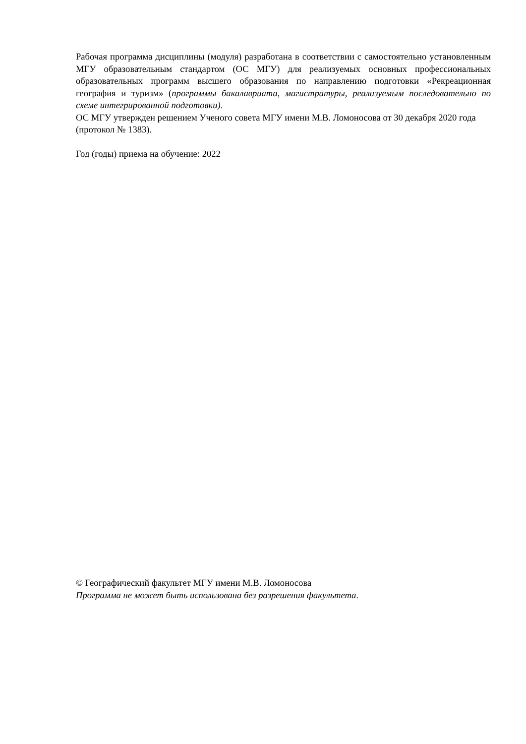Рабочая программа дисциплины (модуля) разработана в соответствии с самостоятельно установленным МГУ образовательным стандартом (ОС МГУ) для реализуемых основных профессиональных образовательных программ высшего образования по направлению подготовки «Рекреационная география и туризм» (программы бакалавриата, магистратуры, реализуемым последовательно по схеме интегрированной подготовки).
ОС МГУ утвержден решением Ученого совета МГУ имени М.В. Ломоносова от 30 декабря 2020 года (протокол № 1383).
Год (годы) приема на обучение: 2022
© Географический факультет МГУ имени М.В. Ломоносова
Программа не может быть использована без разрешения факультета.